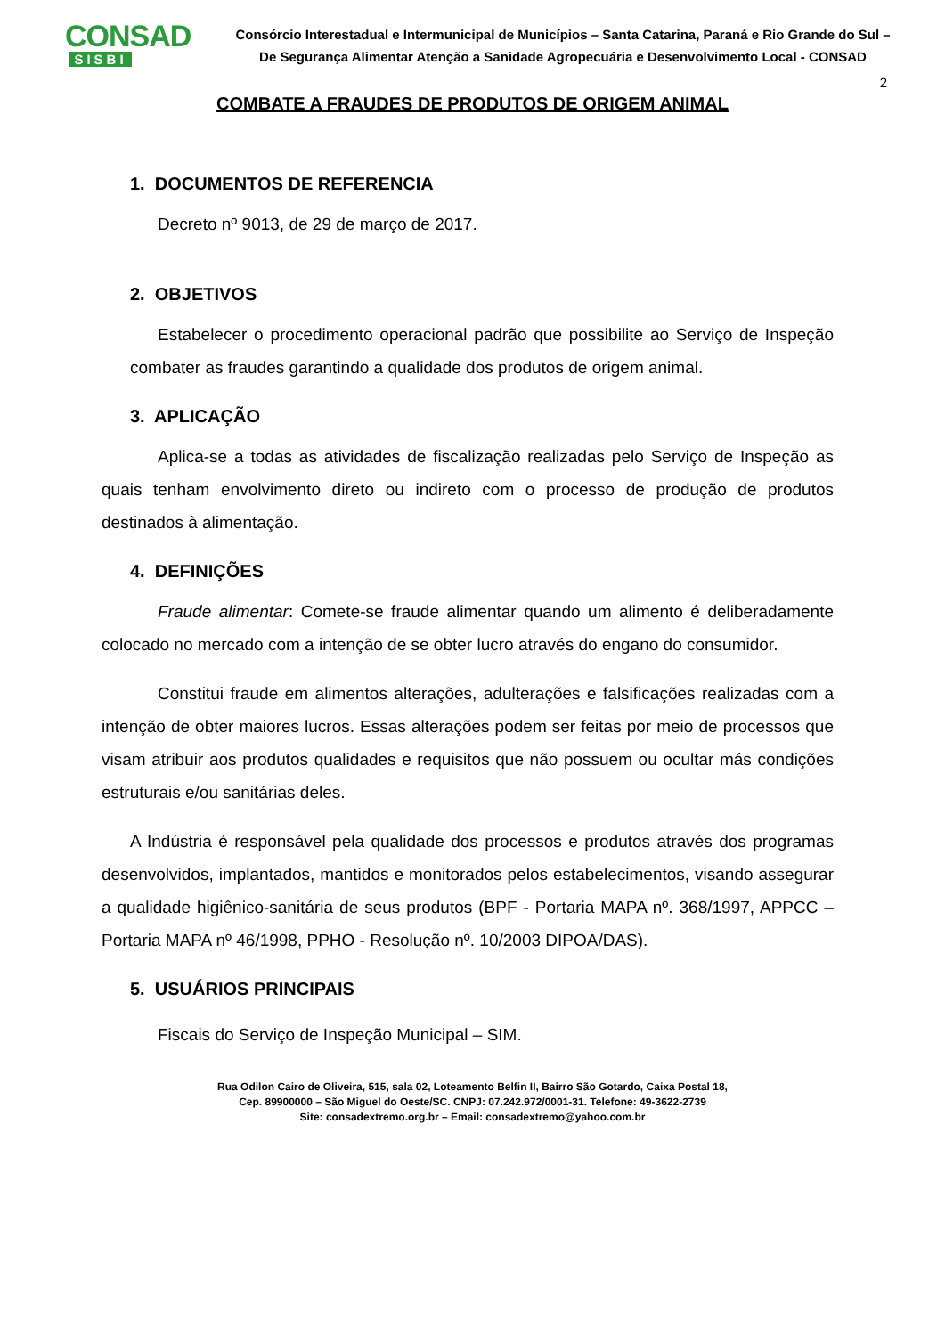CONSAD
SISBI
Consórcio Interestadual e Intermunicipal de Municípios – Santa Catarina, Paraná e Rio Grande do Sul –
De Segurança Alimentar Atenção a Sanidade Agropecuária e Desenvolvimento Local - CONSAD
2
COMBATE A FRAUDES DE PRODUTOS DE ORIGEM ANIMAL
1. DOCUMENTOS DE REFERENCIA
Decreto nº 9013, de 29 de março de 2017.
2. OBJETIVOS
Estabelecer o procedimento operacional padrão que possibilite ao Serviço de Inspeção combater as fraudes garantindo a qualidade dos produtos de origem animal.
3. APLICAÇÃO
Aplica-se a todas as atividades de fiscalização realizadas pelo Serviço de Inspeção as quais tenham envolvimento direto ou indireto com o processo de produção de produtos destinados à alimentação.
4. DEFINIÇÕES
Fraude alimentar: Comete-se fraude alimentar quando um alimento é deliberadamente colocado no mercado com a intenção de se obter lucro através do engano do consumidor.
Constitui fraude em alimentos alterações, adulterações e falsificações realizadas com a intenção de obter maiores lucros. Essas alterações podem ser feitas por meio de processos que visam atribuir aos produtos qualidades e requisitos que não possuem ou ocultar más condições estruturais e/ou sanitárias deles.
A Indústria é responsável pela qualidade dos processos e produtos através dos programas desenvolvidos, implantados, mantidos e monitorados pelos estabelecimentos, visando assegurar a qualidade higiênico-sanitária de seus produtos (BPF - Portaria MAPA nº. 368/1997, APPCC – Portaria MAPA nº 46/1998, PPHO - Resolução nº. 10/2003 DIPOA/DAS).
5. USUÁRIOS PRINCIPAIS
Fiscais do Serviço de Inspeção Municipal – SIM.
Rua Odilon Cairo de Oliveira, 515, sala 02, Loteamento Belfin II, Bairro São Gotardo, Caixa Postal 18,
Cep. 89900000 – São Miguel do Oeste/SC. CNPJ: 07.242.972/0001-31. Telefone: 49-3622-2739
Site: consadextremo.org.br – Email: consadextremo@yahoo.com.br